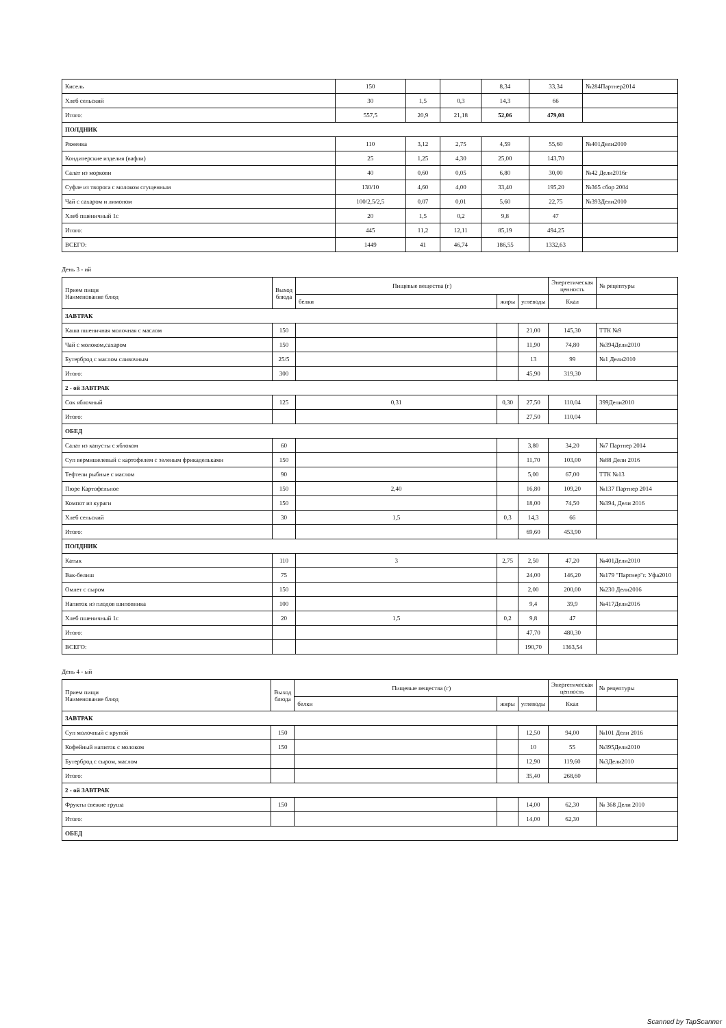| Кисель | 150 | | | 8,34 | 33,34 | №284Партнер2014 |
| Хлеб сельский | 30 | 1,5 | 0,3 | 14,3 | 66 | |
| Итого: | 557,5 | 20,9 | 21,18 | 52,06 | 479,08 | |
| ПОЛДНИК | | | | | | |
| Ряженка | 110 | 3,12 | 2,75 | 4,59 | 55,60 | №401Дели2010 |
| Кондитерские изделия (вафли) | 25 | 1,25 | 4,30 | 25,00 | 143,70 | |
| Салат из моркови | 40 | 0,60 | 0,05 | 6,80 | 30,00 | №42 Дели2016г |
| Суфле из творога с молоком сгущенным | 130/10 | 4,60 | 4,00 | 33,40 | 195,20 | №365 сбор 2004 |
| Чай с сахаром и лимоном | 100/2,5/2,5 | 0,07 | 0,01 | 5,60 | 22,75 | №393Дели2010 |
| Хлеб пшеничный 1с | 20 | 1,5 | 0,2 | 9,8 | 47 | |
| Итого: | 445 | 11,2 | 12,11 | 85,19 | 494,25 | |
| ВСЕГО: | 1449 | 41 | 46,74 | 186,55 | 1332,63 | |
День 3 - ий
| Прием пищи Наименование блюд | Выход блюда | Пищевые вещества (г) | | | Энергетическая ценность | № рецептуры |
| | | белки | жиры | углеводы | Ккал | |
| ЗАВТРАК | | | | | | |
| Каша пшеничная молочная с маслом | 150 | | | 21,00 | 145,30 | ТТК №9 |
| Чай с молоком,сахаром | 150 | | | 11,90 | 74,80 | №394Дели2010 |
| Бутерброд с маслом сливочным | 25/5 | | | 13 | 99 | №1 Дели2010 |
| Итого: | 300 | | | 45,90 | 319,30 | |
| 2 - ой ЗАВТРАК | | | | | | |
| Сок яблочный | 125 | 0,31 | 0,30 | 27,50 | 110,04 | 399Дели2010 |
| Итого: | | | | 27,50 | 110,04 | |
| ОБЕД | | | | | | |
| Салат из капусты с яблоком | 60 | | | 3,80 | 34,20 | №7 Партнер 2014 |
| Суп вермишелевый с картофелем с зеленым фрикадельками | 150 | | | 11,70 | 103,00 | №88 Дели 2016 |
| Тефтели рыбные с маслом | 90 | | | 5,00 | 67,00 | ТТК №13 |
| Пюре Картофельное | 150 | 2,40 | | 16,80 | 109,20 | №137 Партнер 2014 |
| Компот из кураги | 150 | | | 18,00 | 74,50 | №394, Дели 2016 |
| Хлеб сельский | 30 | 1,5 | 0,3 | 14,3 | 66 | |
| Итого: | | | | 69,60 | 453,90 | |
| ПОЛДНИК | | | | | | |
| Катык | 110 | 3 | 2,75 | 2,50 | 47,20 | №401Дели2010 |
| Вак-белиш | 75 | | | 24,00 | 146,20 | №179 "Партнер"г. Уфа2010 |
| Омлет с сыром | 150 | | | 2,00 | 200,00 | №230 Дели2016 |
| Напиток из плодов шиповника | 100 | | | 9,4 | 39,9 | №417Дели2016 |
| Хлеб пшеничный 1с | 20 | 1,5 | 0,2 | 9,8 | 47 | |
| Итого: | | | | 47,70 | 480,30 | |
| ВСЕГО: | | | | 190,70 | 1363,54 | |
День 4 - ый
| Прием пищи Наименование блюд | Выход блюда | Пищевые вещества (г) | | | Энергетическая ценность | № рецептуры |
| | | белки | жиры | углеводы | Ккал | |
| ЗАВТРАК | | | | | | |
| Суп молочный с крупой | 150 | | | 12,50 | 94,00 | №101 Дели 2016 |
| Кофейный напиток с молоком | 150 | | | 10 | 55 | №395Дели2010 |
| Бутерброд с сыром, маслом | | | | 12,90 | 119,60 | №3Дели2010 |
| Итого: | | | | 35,40 | 268,60 | |
| 2 - ой ЗАВТРАК | | | | | | |
| Фрукты свежие груша | 150 | | | 14,00 | 62,30 | № 368 Дели 2010 |
| Итого: | | | | 14,00 | 62,30 | |
| ОБЕД | | | | | | |
Scanned by TapScanner